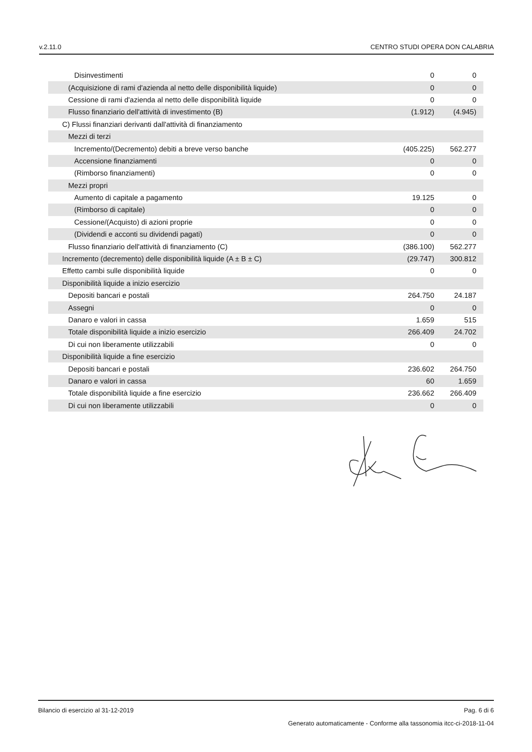v.2.11.0 CENTRO STUDI OPERA DON CALABRIA
| Disinvestimenti | 0 | 0 |
| (Acquisizione di rami d'azienda al netto delle disponibilità liquide) | 0 | 0 |
| Cessione di rami d'azienda al netto delle disponibilità liquide | 0 | 0 |
| Flusso finanziario dell'attività di investimento (B) | (1.912) | (4.945) |
| C) Flussi finanziari derivanti dall'attività di finanziamento | | |
| Mezzi di terzi | | |
| Incremento/(Decremento) debiti a breve verso banche | (405.225) | 562.277 |
| Accensione finanziamenti | 0 | 0 |
| (Rimborso finanziamenti) | 0 | 0 |
| Mezzi propri | | |
| Aumento di capitale a pagamento | 19.125 | 0 |
| (Rimborso di capitale) | 0 | 0 |
| Cessione/(Acquisto) di azioni proprie | 0 | 0 |
| (Dividendi e acconti su dividendi pagati) | 0 | 0 |
| Flusso finanziario dell'attività di finanziamento (C) | (386.100) | 562.277 |
| Incremento (decremento) delle disponibilità liquide (A ± B ± C) | (29.747) | 300.812 |
| Effetto cambi sulle disponibilità liquide | 0 | 0 |
| Disponibilità liquide a inizio esercizio | | |
| Depositi bancari e postali | 264.750 | 24.187 |
| Assegni | 0 | 0 |
| Danaro e valori in cassa | 1.659 | 515 |
| Totale disponibilità liquide a inizio esercizio | 266.409 | 24.702 |
| Di cui non liberamente utilizzabili | 0 | 0 |
| Disponibilità liquide a fine esercizio | | |
| Depositi bancari e postali | 236.602 | 264.750 |
| Danaro e valori in cassa | 60 | 1.659 |
| Totale disponibilità liquide a fine esercizio | 236.662 | 266.409 |
| Di cui non liberamente utilizzabili | 0 | 0 |
Bilancio di esercizio al 31-12-2019 Pag. 6 di 6
Generato automaticamente - Conforme alla tassonomia itcc-ci-2018-11-04